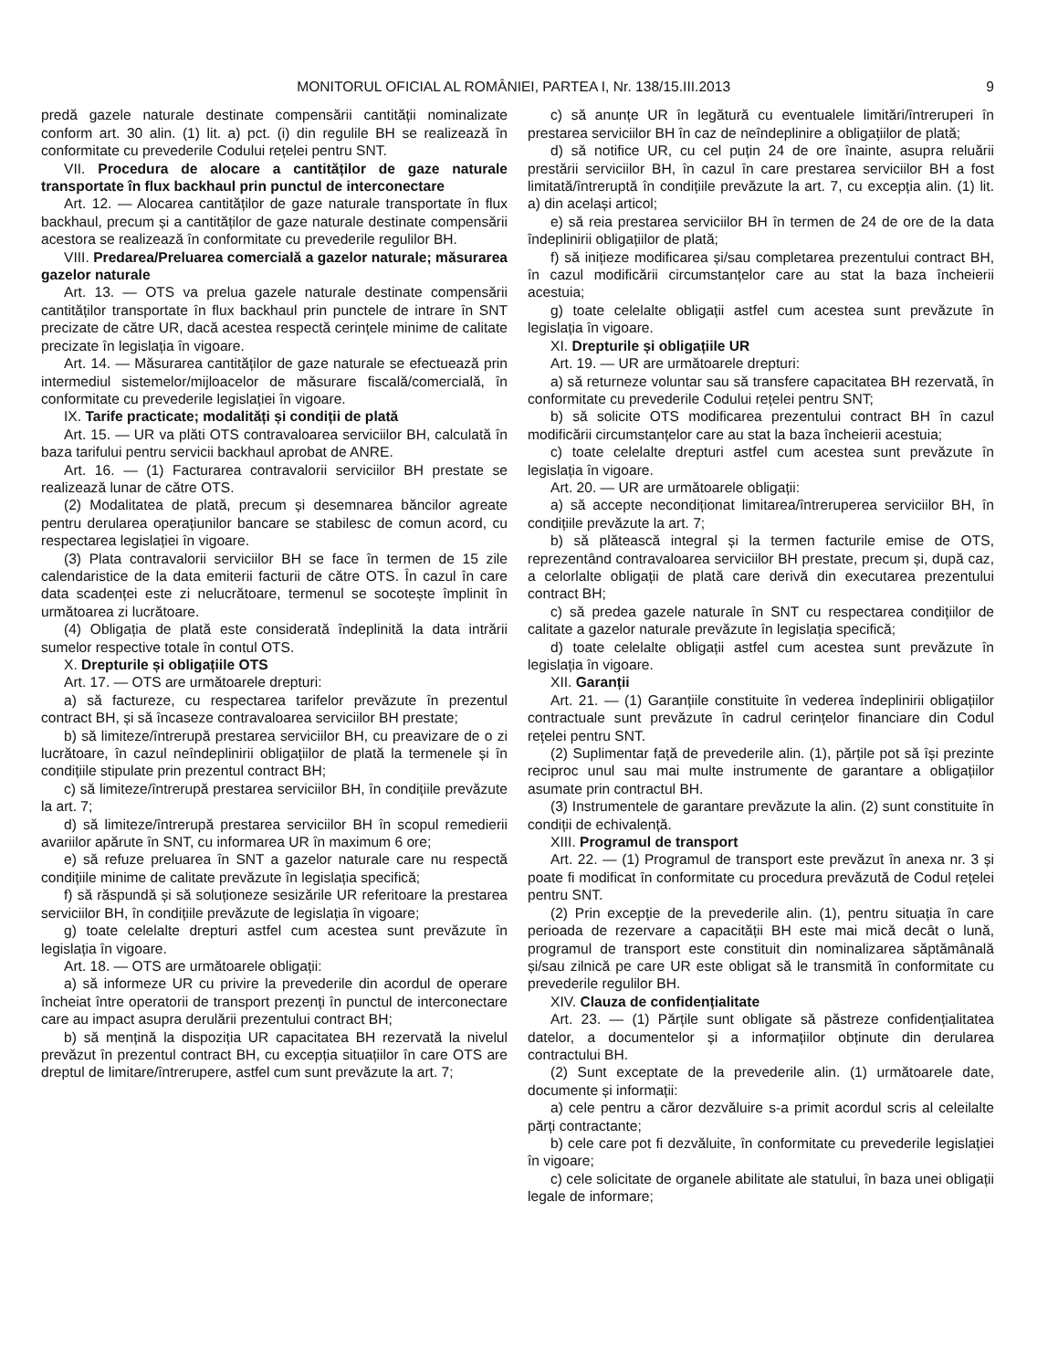MONITORUL OFICIAL AL ROMÂNIEI, PARTEA I, Nr. 138/15.III.2013 9
predă gazele naturale destinate compensării cantității nominalizate conform art. 30 alin. (1) lit. a) pct. (i) din regulile BH se realizează în conformitate cu prevederile Codului rețelei pentru SNT.
VII. Procedura de alocare a cantităților de gaze naturale transportate în flux backhaul prin punctul de interconectare
Art. 12. — Alocarea cantităților de gaze naturale transportate în flux backhaul, precum și a cantităților de gaze naturale destinate compensării acestora se realizează în conformitate cu prevederile regulilor BH.
VIII. Predarea/Preluarea comercială a gazelor naturale; măsurarea gazelor naturale
Art. 13. — OTS va prelua gazele naturale destinate compensării cantităților transportate în flux backhaul prin punctele de intrare în SNT precizate de către UR, dacă acestea respectă cerințele minime de calitate precizate în legislația în vigoare.
Art. 14. — Măsurarea cantităților de gaze naturale se efectuează prin intermediul sistemelor/mijloacelor de măsurare fiscală/comercială, în conformitate cu prevederile legislației în vigoare.
IX. Tarife practicate; modalități și condiții de plată
Art. 15. — UR va plăti OTS contravaloarea serviciilor BH, calculată în baza tarifului pentru servicii backhaul aprobat de ANRE.
Art. 16. — (1) Facturarea contravalorii serviciilor BH prestate se realizează lunar de către OTS.
(2) Modalitatea de plată, precum și desemnarea băncilor agreate pentru derularea operațiunilor bancare se stabilesc de comun acord, cu respectarea legislației în vigoare.
(3) Plata contravalorii serviciilor BH se face în termen de 15 zile calendaristice de la data emiterii facturii de către OTS. În cazul în care data scadenței este zi nelucrătoare, termenul se socotește împlinit în următoarea zi lucrătoare.
(4) Obligația de plată este considerată îndeplinită la data intrării sumelor respective totale în contul OTS.
X. Drepturile și obligațiile OTS
Art. 17. — OTS are următoarele drepturi:
a) să factureze, cu respectarea tarifelor prevăzute în prezentul contract BH, și să încaseze contravaloarea serviciilor BH prestate;
b) să limiteze/întrerupă prestarea serviciilor BH, cu preavizare de o zi lucrătoare, în cazul neîndeplinirii obligațiilor de plată la termenele și în condițiile stipulate prin prezentul contract BH;
c) să limiteze/întrerupă prestarea serviciilor BH, în condițiile prevăzute la art. 7;
d) să limiteze/întrerupă prestarea serviciilor BH în scopul remedierii avariilor apărute în SNT, cu informarea UR în maximum 6 ore;
e) să refuze preluarea în SNT a gazelor naturale care nu respectă condițiile minime de calitate prevăzute în legislația specifică;
f) să răspundă și să soluționeze sesizările UR referitoare la prestarea serviciilor BH, în condițiile prevăzute de legislația în vigoare;
g) toate celelalte drepturi astfel cum acestea sunt prevăzute în legislația în vigoare.
Art. 18. — OTS are următoarele obligații:
a) să informeze UR cu privire la prevederile din acordul de operare încheiat între operatorii de transport prezenți în punctul de interconectare care au impact asupra derulării prezentului contract BH;
b) să mențină la dispoziția UR capacitatea BH rezervată la nivelul prevăzut în prezentul contract BH, cu excepția situațiilor în care OTS are dreptul de limitare/întrerupere, astfel cum sunt prevăzute la art. 7;
c) să anunțe UR în legătură cu eventualele limitări/întreruperi în prestarea serviciilor BH în caz de neîndeplinire a obligațiilor de plată;
d) să notifice UR, cu cel puțin 24 de ore înainte, asupra reluării prestării serviciilor BH, în cazul în care prestarea serviciilor BH a fost limitată/întreruptă în condițiile prevăzute la art. 7, cu excepția alin. (1) lit. a) din același articol;
e) să reia prestarea serviciilor BH în termen de 24 de ore de la data îndeplinirii obligațiilor de plată;
f) să inițieze modificarea și/sau completarea prezentului contract BH, în cazul modificării circumstanțelor care au stat la baza încheierii acestuia;
g) toate celelalte obligații astfel cum acestea sunt prevăzute în legislația în vigoare.
XI. Drepturile și obligațiile UR
Art. 19. — UR are următoarele drepturi:
a) să returneze voluntar sau să transfere capacitatea BH rezervată, în conformitate cu prevederile Codului rețelei pentru SNT;
b) să solicite OTS modificarea prezentului contract BH în cazul modificării circumstanțelor care au stat la baza încheierii acestuia;
c) toate celelalte drepturi astfel cum acestea sunt prevăzute în legislația în vigoare.
Art. 20. — UR are următoarele obligații:
a) să accepte necondiționat limitarea/întreruperea serviciilor BH, în condițiile prevăzute la art. 7;
b) să plătească integral și la termen facturile emise de OTS, reprezentând contravaloarea serviciilor BH prestate, precum și, după caz, a celorlalte obligații de plată care derivă din executarea prezentului contract BH;
c) să predea gazele naturale în SNT cu respectarea condițiilor de calitate a gazelor naturale prevăzute în legislația specifică;
d) toate celelalte obligații astfel cum acestea sunt prevăzute în legislația în vigoare.
XII. Garanții
Art. 21. — (1) Garanțiile constituite în vederea îndeplinirii obligațiilor contractuale sunt prevăzute în cadrul cerințelor financiare din Codul rețelei pentru SNT.
(2) Suplimentar față de prevederile alin. (1), părțile pot să își prezinte reciproc unul sau mai multe instrumente de garantare a obligațiilor asumate prin contractul BH.
(3) Instrumentele de garantare prevăzute la alin. (2) sunt constituite în condiții de echivalență.
XIII. Programul de transport
Art. 22. — (1) Programul de transport este prevăzut în anexa nr. 3 și poate fi modificat în conformitate cu procedura prevăzută de Codul rețelei pentru SNT.
(2) Prin excepție de la prevederile alin. (1), pentru situația în care perioada de rezervare a capacității BH este mai mică decât o lună, programul de transport este constituit din nominalizarea săptămânală și/sau zilnică pe care UR este obligat să le transmită în conformitate cu prevederile regulilor BH.
XIV. Clauza de confidențialitate
Art. 23. — (1) Părțile sunt obligate să păstreze confidențialitatea datelor, a documentelor și a informațiilor obținute din derularea contractului BH.
(2) Sunt exceptate de la prevederile alin. (1) următoarele date, documente și informații:
a) cele pentru a căror dezvăluire s-a primit acordul scris al celeilalte părți contractante;
b) cele care pot fi dezvăluite, în conformitate cu prevederile legislației în vigoare;
c) cele solicitate de organele abilitate ale statului, în baza unei obligații legale de informare;